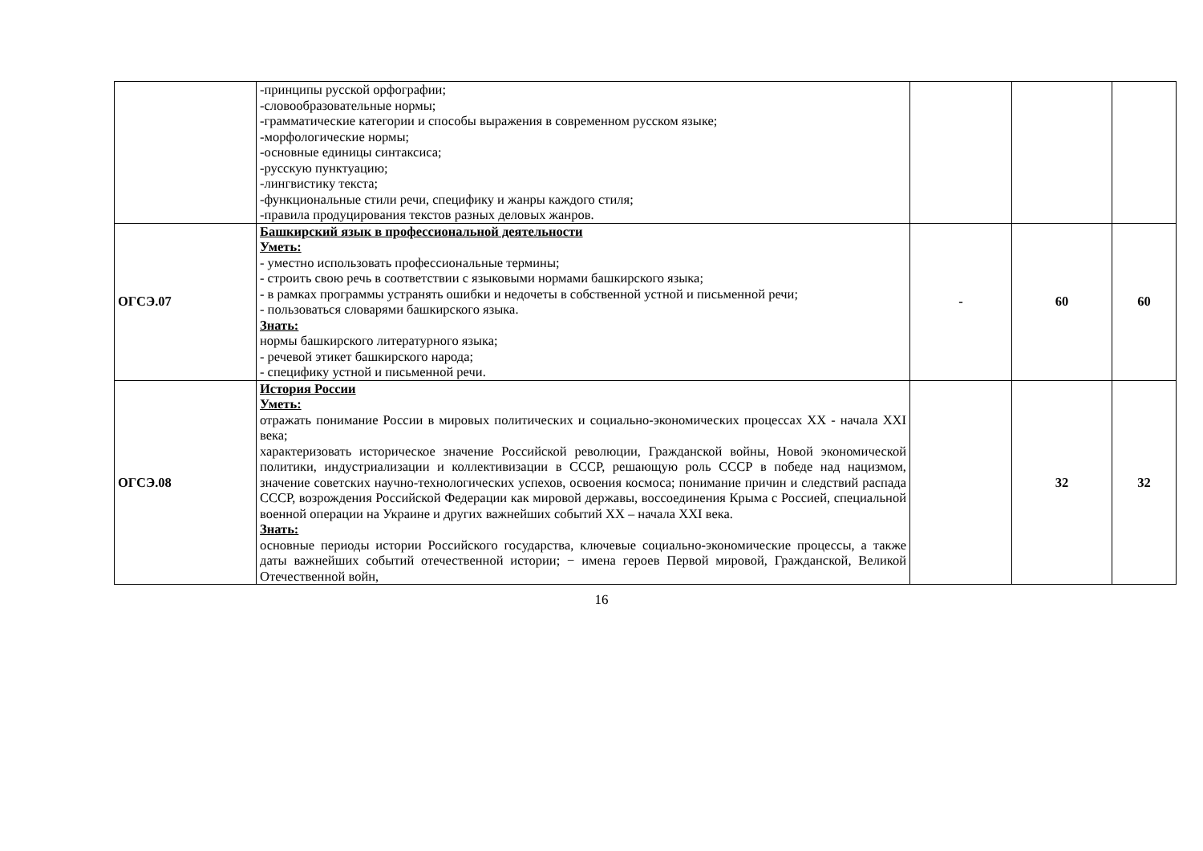| | -принципы русской орфографии; -словообразовательные нормы; -грамматические категории и способы выражения в современном русском языке; -морфологические нормы; -основные единицы синтаксиса; -русскую пунктуацию; -лингвистику текста; -функциональные стили речи, специфику и жанры каждого стиля; -правила продуцирования текстов разных деловых жанров. | | | |
| ОГСЭ.07 | Башкирский язык в профессиональной деятельности Уметь: - уместно использовать профессиональные термины; - строить свою речь в соответствии с языковыми нормами башкирского языка; - в рамках программы устранять ошибки и недочеты в собственной устной и письменной речи; - пользоваться словарями башкирского языка. Знать: нормы башкирского литературного языка; - речевой этикет башкирского народа; - специфику устной и письменной речи. | - | 60 | 60 |
| ОГСЭ.08 | История России Уметь: отражать понимание России в мировых политических и социально-экономических процессах XX - начала XXI века; характеризовать историческое значение Российской революции, Гражданской войны, Новой экономической политики, индустриализации и коллективизации в СССР, решающую роль СССР в победе над нацизмом, значение советских научно-технологических успехов, освоения космоса; понимание причин и следствий распада СССР, возрождения Российской Федерации как мировой державы, воссоединения Крыма с Россией, специальной военной операции на Украине и других важнейших событий XX – начала XXI века. Знать: основные периоды истории Российского государства, ключевые социально-экономические процессы, а также даты важнейших событий отечественной истории; − имена героев Первой мировой, Гражданской, Великой Отечественной войн, | | 32 | 32 |
16